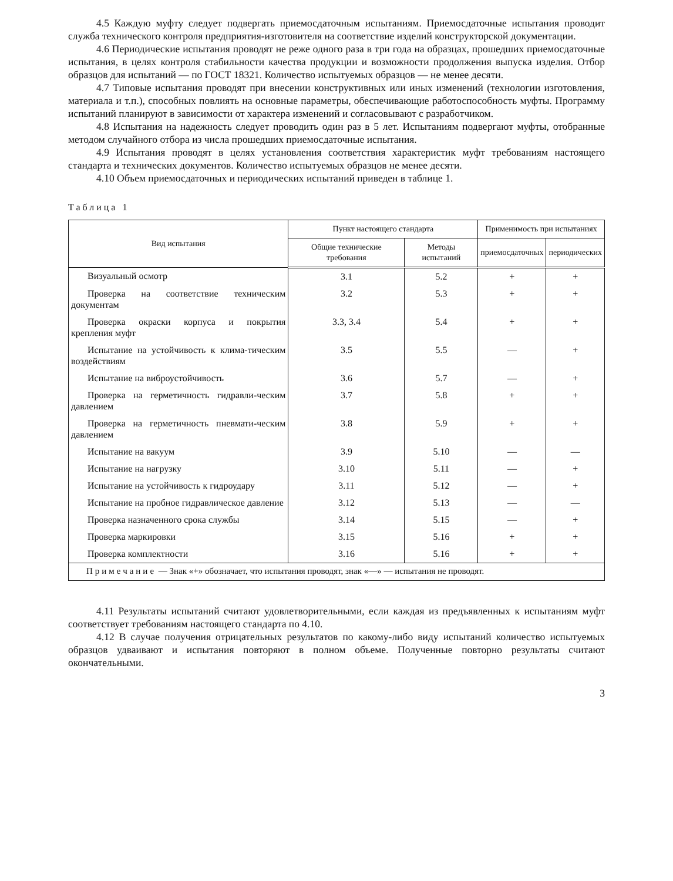4.5 Каждую муфту следует подвергать приемосдаточным испытаниям. Приемосдаточные испытания проводит служба технического контроля предприятия-изготовителя на соответствие изделий конструкторской документации.
4.6 Периодические испытания проводят не реже одного раза в три года на образцах, прошедших приемосдаточные испытания, в целях контроля стабильности качества продукции и возможности продолжения выпуска изделия. Отбор образцов для испытаний — по ГОСТ 18321. Количество испытуемых образцов — не менее десяти.
4.7 Типовые испытания проводят при внесении конструктивных или иных изменений (технологии изготовления, материала и т.п.), способных повлиять на основные параметры, обеспечивающие работоспособность муфты. Программу испытаний планируют в зависимости от характера изменений и согласовывают с разработчиком.
4.8 Испытания на надежность следует проводить один раз в 5 лет. Испытаниям подвергают муфты, отобранные методом случайного отбора из числа прошедших приемосдаточные испытания.
4.9 Испытания проводят в целях установления соответствия характеристик муфт требованиям настоящего стандарта и технических документов. Количество испытуемых образцов не менее десяти.
4.10 Объем приемосдаточных и периодических испытаний приведен в таблице 1.
Таблица 1
| Вид испытания | Пункт настоящего стандарта | | Применимость при испытаниях | |
| --- | --- | --- | --- | --- |
| | Общие технические требования | Методы испытаний | приемосдаточных | периодических |
| Визуальный осмотр | 3.1 | 5.2 | + | + |
| Проверка на соответствие техническим документам | 3.2 | 5.3 | + | + |
| Проверка окраски корпуса и покрытия крепления муфт | 3.3, 3.4 | 5.4 | + | + |
| Испытание на устойчивость к клима- тическим воздействиям | 3.5 | 5.5 | — | + |
| Испытание на виброустойчивость | 3.6 | 5.7 | — | + |
| Проверка на герметичность гидравли- ческим давлением | 3.7 | 5.8 | + | + |
| Проверка на герметичность пневмати- ческим давлением | 3.8 | 5.9 | + | + |
| Испытание на вакуум | 3.9 | 5.10 | — | — |
| Испытание на нагрузку | 3.10 | 5.11 | — | + |
| Испытание на устойчивость к гидроудару | 3.11 | 5.12 | — | + |
| Испытание на пробное гидравлическое давление | 3.12 | 5.13 | — | — |
| Проверка назначенного срока службы | 3.14 | 5.15 | — | + |
| Проверка маркировки | 3.15 | 5.16 | + | + |
| Проверка комплектности | 3.16 | 5.16 | + | + |
| Примечание — Знак «+» обозначает, что испытания проводят, знак «—» — испытания не проводят. | | | | |
4.11 Результаты испытаний считают удовлетворительными, если каждая из предъявленных к испытаниям муфт соответствует требованиям настоящего стандарта по 4.10.
4.12 В случае получения отрицательных результатов по какому-либо виду испытаний количество испытуемых образцов удваивают и испытания повторяют в полном объеме. Полученные повторно результаты считают окончательными.
3